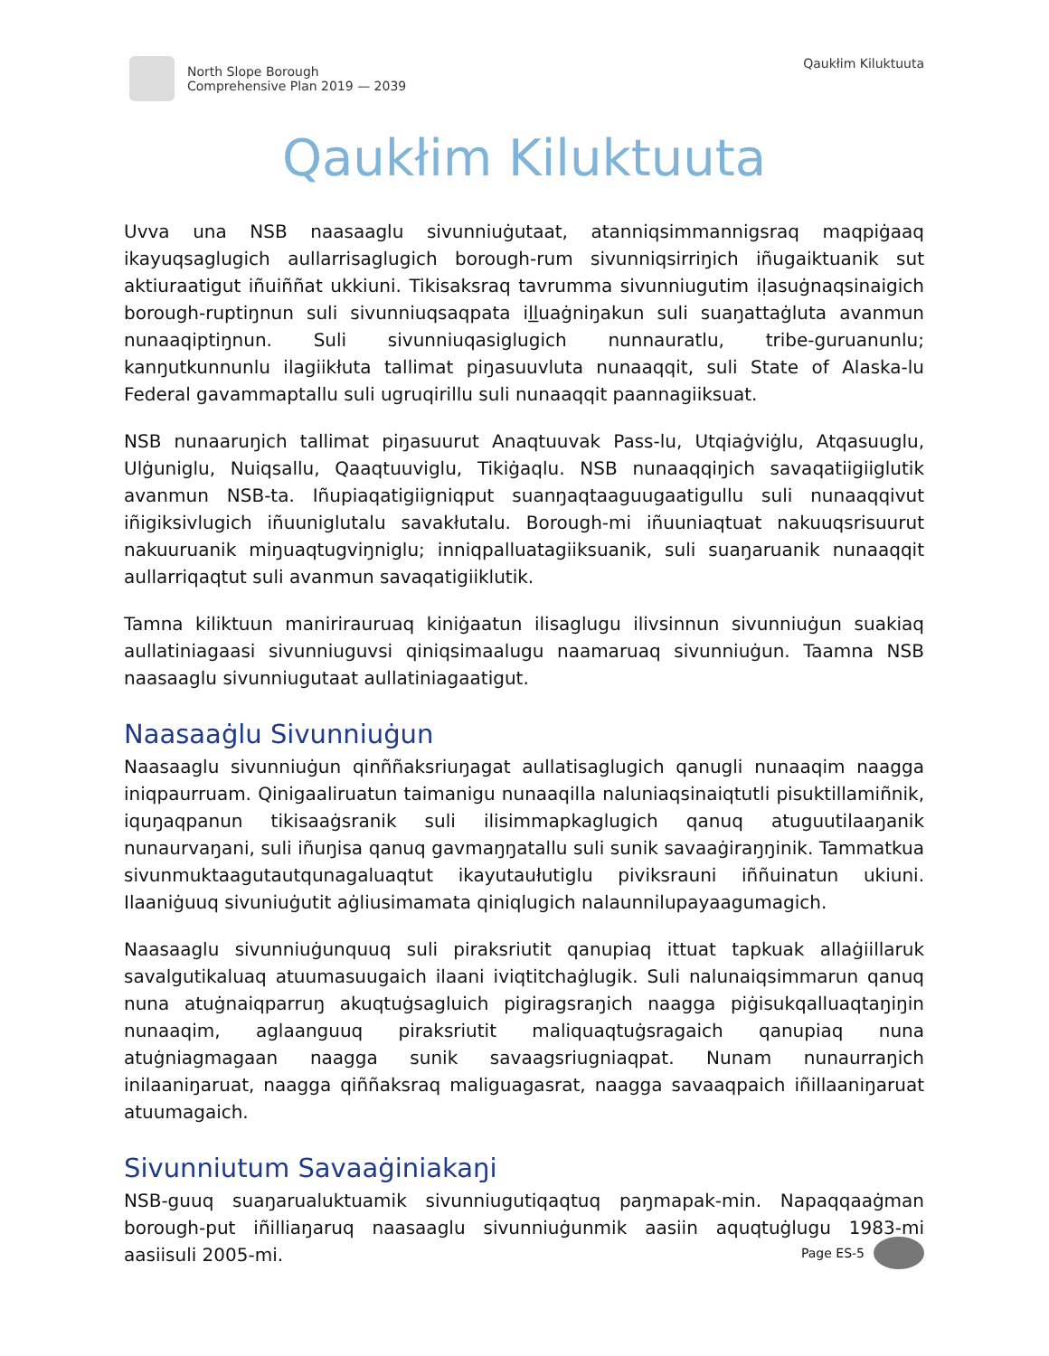North Slope Borough
Comprehensive Plan 2019 — 2039
Qaukłim Kiluktuuta
Qaukłim Kiluktuuta
Uvva una NSB naasaaglu sivunniuġutaat, atanniqsimmannigsraq maqpiġaaq ikayuqsaglugich aullarrisaglugich borough-rum sivunniqsirriŋich iñugaiktuanik sut aktiuraatigut iñuiññat ukkiuni. Tikisaksraq tavrumma sivunniugutim iḷasuġnaqsinaigich borough-ruptiŋnun suli sivunniuqsaqpata iḻḻuaġniŋakun suli suaŋattaġluta avanmun nunaaqiptiŋnun. Suli sivunniuqasiglugich nunnauratlu, tribe-guruanunlu; kanŋutkunnunlu ilagiikłuta tallimat piŋasuuvluta nunaaqqit, suli State of Alaska-lu Federal gavammaptallu suli ugruqirillu suli nunaaqqit paannagiiksuat.
NSB nunaaruŋich tallimat piŋasuurut Anaqtuuvak Pass-lu, Utqiaġviġlu, Atqasuuglu, Ulġuniglu, Nuiqsallu, Qaaqtuuviglu, Tikiġaqlu. NSB nunaaqqiŋich savaqatiigiiglutik avanmun NSB-ta. Iñupiaqatigiigniqput suanŋaqtaaguugaatigullu suli nunaaqqivut iñigiksivlugich iñuuniglutalu savakłutalu. Borough-mi iñuuniaqtuat nakuuqsrisuurut nakuuruanik miŋuaqtugviŋniglu; inniqpalluatagiiksuanik, suli suaŋaruanik nunaaqqit aullarriqaqtut suli avanmun savaqatigiiklutik.
Tamna kiliktuun maniriraurua​q kiniġaatun ilisaglugu ilivsinnun sivunniuġun suakiaq aullatiniagaasi sivunniuguvsi qiniqsimaalugu naamaruaq sivunniuġun. Taamna NSB naasaaglu sivunniugutaat aullatiniagaatigut.
Naasaaġlu Sivunniuġun
Naasaaglu sivunniuġun qinññaksriuŋagat aullatisaglugich qanugli nunaaqim naagga iniqpaurruam. Qinigaaliruatun taimanigu nunaaqilla naluniaqsinaiqtutli pisuktillamiñnik, iquŋaqpanun tikisaaġsranik suli ilisimmapkaglugich qanuq atuguutilaaŋanik nunaurvaŋani, suli iñuŋisa qanuq gavmaŋŋatallu suli sunik savaaġiraŋŋinik. Tammatkua sivunmuktaagutautqunagaluaqtut ikayutaułutiglu piviksrauni iññuinatun ukiuni. Ilaaniġuuq sivuniuġutit aġliusimamata qiniqlugich nalaunnilupayaagumagich.
Naasaaglu sivunniuġunquuq suli piraksriutit qanupiaq ittuat tapkuak allaġiillaruk savalgutikaluaq atuumasuugaich ilaani iviqtitchaġlugik. Suli nalunaiqsimmarun qanuq nuna atuġnaiqparruŋ akuqtuġsagluich pigiragsraŋich naagga piġisukqalluaqtaŋiŋin nunaaqim, aglaanguuq piraksriutit maliquaqtuġsragaich qanupiaq nuna atuġniagmagaan naagga sunik savaagsriugniaqpat. Nunam nunaurraŋich inilaaniŋaruat, naagga qiññaksraq maliguagasrat, naagga savaaqpaich iñillaaniŋaruat atuumagaich.
Sivunniutum Savaaġiniakaŋi
NSB-guuq suaŋarualuktuamik sivunniugutiqaqtuq paŋmapak-min. Napaqqaaġman borough-put iñilliaŋaruq naasaaglu sivunniuġunmik aasiin aquqtuġlugu 1983-mi aasiisuli 2005-mi.
Page ES-5